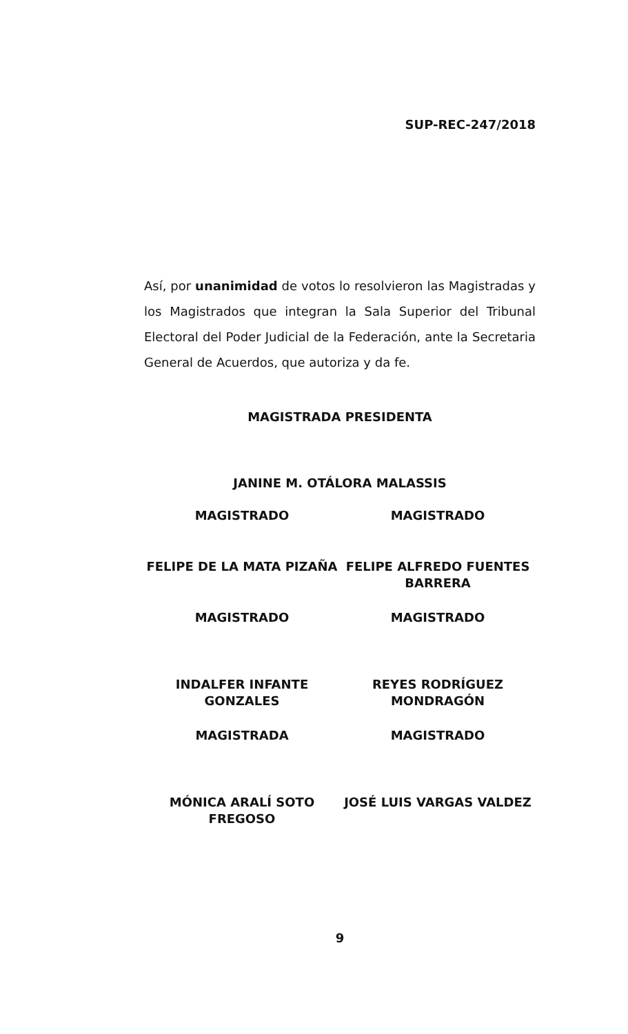SUP-REC-247/2018
Así, por unanimidad de votos lo resolvieron las Magistradas y los Magistrados que integran la Sala Superior del Tribunal Electoral del Poder Judicial de la Federación, ante la Secretaria General de Acuerdos, que autoriza y da fe.
MAGISTRADA PRESIDENTA
JANINE M. OTÁLORA MALASSIS
| MAGISTRADO | MAGISTRADO |
| FELIPE DE LA MATA PIZAÑA | FELIPE ALFREDO FUENTES BARRERA |
| MAGISTRADO | MAGISTRADO |
| INDALFER INFANTE GONZALES | REYES RODRÍGUEZ MONDRAGÓN |
| MAGISTRADA | MAGISTRADO |
| MÓNICA ARALÍ SOTO FREGOSO | JOSÉ LUIS VARGAS VALDEZ |
9